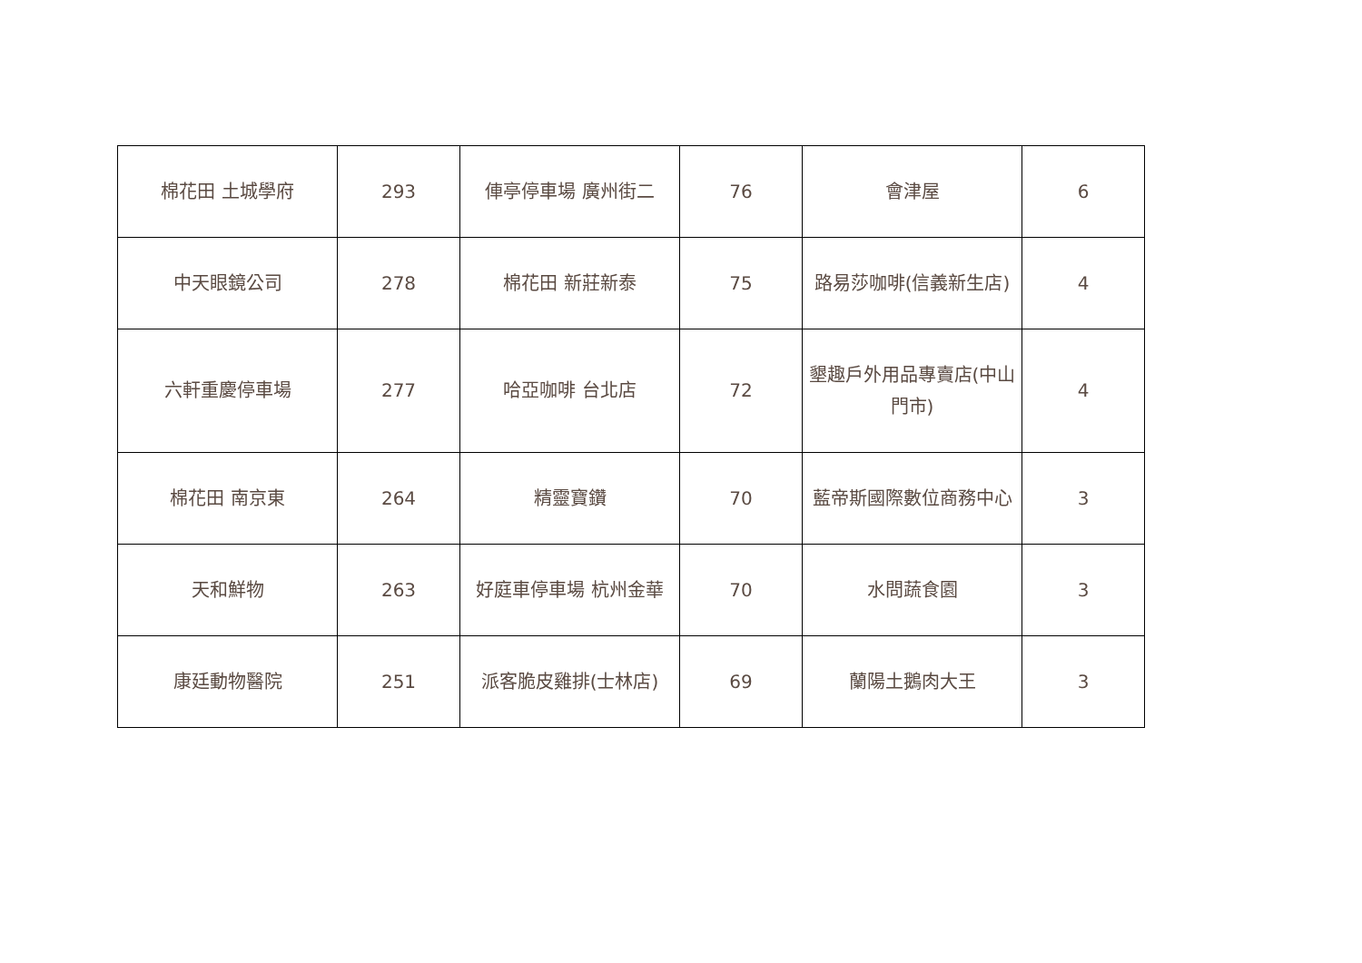| 棉花田 土城學府 | 293 | 俥亭停車場 廣州街二 | 76 | 會津屋 | 6 |
| 中天眼鏡公司 | 278 | 棉花田 新莊新泰 | 75 | 路易莎咖啡(信義新生店) | 4 |
| 六軒重慶停車場 | 277 | 哈亞咖啡 台北店 | 72 | 墾趣戶外用品專賣店(中山門市) | 4 |
| 棉花田 南京東 | 264 | 精靈寶鑽 | 70 | 藍帝斯國際數位商務中心 | 3 |
| 天和鮮物 | 263 | 好庭車停車場 杭州金華 | 70 | 水問蔬食園 | 3 |
| 康廷動物醫院 | 251 | 派客脆皮雞排(士林店) | 69 | 蘭陽土鵝肉大王 | 3 |